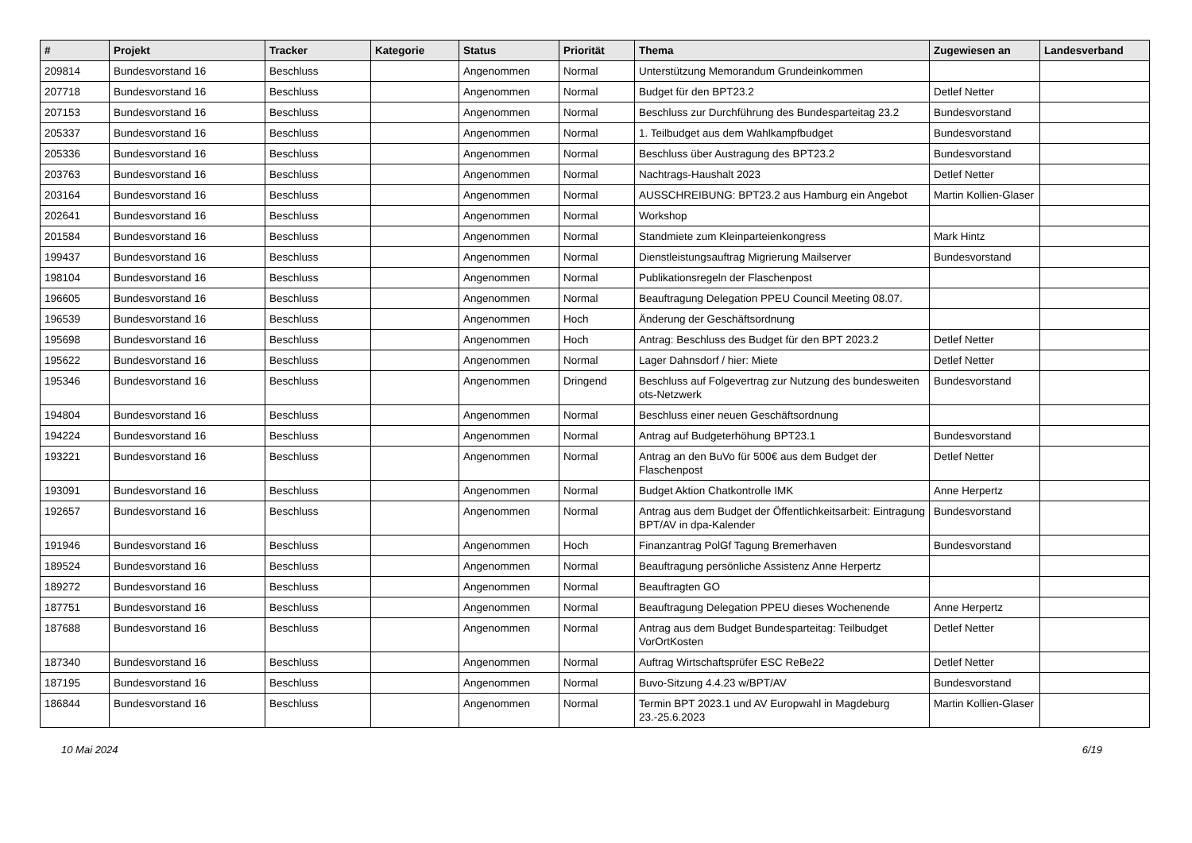| # | Projekt | Tracker | Kategorie | Status | Priorität | Thema | Zugewiesen an | Landesverband |
| --- | --- | --- | --- | --- | --- | --- | --- | --- |
| 209814 | Bundesvorstand 16 | Beschluss | | Angenommen | Normal | Unterstützung Memorandum Grundeinkommen | | |
| 207718 | Bundesvorstand 16 | Beschluss | | Angenommen | Normal | Budget für den BPT23.2 | Detlef Netter | |
| 207153 | Bundesvorstand 16 | Beschluss | | Angenommen | Normal | Beschluss zur Durchführung des Bundesparteitag 23.2 | Bundesvorstand | |
| 205337 | Bundesvorstand 16 | Beschluss | | Angenommen | Normal | 1. Teilbudget aus dem Wahlkampfbudget | Bundesvorstand | |
| 205336 | Bundesvorstand 16 | Beschluss | | Angenommen | Normal | Beschluss über Austragung des BPT23.2 | Bundesvorstand | |
| 203763 | Bundesvorstand 16 | Beschluss | | Angenommen | Normal | Nachtrags-Haushalt 2023 | Detlef Netter | |
| 203164 | Bundesvorstand 16 | Beschluss | | Angenommen | Normal | AUSSCHREIBUNG: BPT23.2 aus Hamburg ein Angebot | Martin Kollien-Glaser | |
| 202641 | Bundesvorstand 16 | Beschluss | | Angenommen | Normal | Workshop | | |
| 201584 | Bundesvorstand 16 | Beschluss | | Angenommen | Normal | Standmiete zum Kleinparteienkongress | Mark Hintz | |
| 199437 | Bundesvorstand 16 | Beschluss | | Angenommen | Normal | Dienstleistungsauftrag Migrierung Mailserver | Bundesvorstand | |
| 198104 | Bundesvorstand 16 | Beschluss | | Angenommen | Normal | Publikationsregeln der Flaschenpost | | |
| 196605 | Bundesvorstand 16 | Beschluss | | Angenommen | Normal | Beauftragung Delegation PPEU Council Meeting 08.07. | | |
| 196539 | Bundesvorstand 16 | Beschluss | | Angenommen | Hoch | Änderung der Geschäftsordnung | | |
| 195698 | Bundesvorstand 16 | Beschluss | | Angenommen | Hoch | Antrag: Beschluss des Budget für den BPT 2023.2 | Detlef Netter | |
| 195622 | Bundesvorstand 16 | Beschluss | | Angenommen | Normal | Lager Dahnsdorf / hier: Miete | Detlef Netter | |
| 195346 | Bundesvorstand 16 | Beschluss | | Angenommen | Dringend | Beschluss auf Folgevertrag zur Nutzung des bundesweiten ots-Netzwerk | Bundesvorstand | |
| 194804 | Bundesvorstand 16 | Beschluss | | Angenommen | Normal | Beschluss einer neuen Geschäftsordnung | | |
| 194224 | Bundesvorstand 16 | Beschluss | | Angenommen | Normal | Antrag auf Budgeterhöhung BPT23.1 | Bundesvorstand | |
| 193221 | Bundesvorstand 16 | Beschluss | | Angenommen | Normal | Antrag an den BuVo für 500€ aus dem Budget der Flaschenpost | Detlef Netter | |
| 193091 | Bundesvorstand 16 | Beschluss | | Angenommen | Normal | Budget Aktion Chatkontrolle IMK | Anne Herpertz | |
| 192657 | Bundesvorstand 16 | Beschluss | | Angenommen | Normal | Antrag aus dem Budget der Öffentlichkeitsarbeit: Eintragung BPT/AV in dpa-Kalender | Bundesvorstand | |
| 191946 | Bundesvorstand 16 | Beschluss | | Angenommen | Hoch | Finanzantrag PolGf Tagung Bremerhaven | Bundesvorstand | |
| 189524 | Bundesvorstand 16 | Beschluss | | Angenommen | Normal | Beauftragung persönliche Assistenz Anne Herpertz | | |
| 189272 | Bundesvorstand 16 | Beschluss | | Angenommen | Normal | Beauftragten GO | | |
| 187751 | Bundesvorstand 16 | Beschluss | | Angenommen | Normal | Beauftragung Delegation PPEU dieses Wochenende | Anne Herpertz | |
| 187688 | Bundesvorstand 16 | Beschluss | | Angenommen | Normal | Antrag aus dem Budget Bundesparteitag: Teilbudget VorOrtKosten | Detlef Netter | |
| 187340 | Bundesvorstand 16 | Beschluss | | Angenommen | Normal | Auftrag Wirtschaftsprüfer ESC ReBe22 | Detlef Netter | |
| 187195 | Bundesvorstand 16 | Beschluss | | Angenommen | Normal | Buvo-Sitzung 4.4.23 w/BPT/AV | Bundesvorstand | |
| 186844 | Bundesvorstand 16 | Beschluss | | Angenommen | Normal | Termin BPT 2023.1 und AV Europwahl in Magdeburg 23.-25.6.2023 | Martin Kollien-Glaser | |
10 Mai 2024 6/19